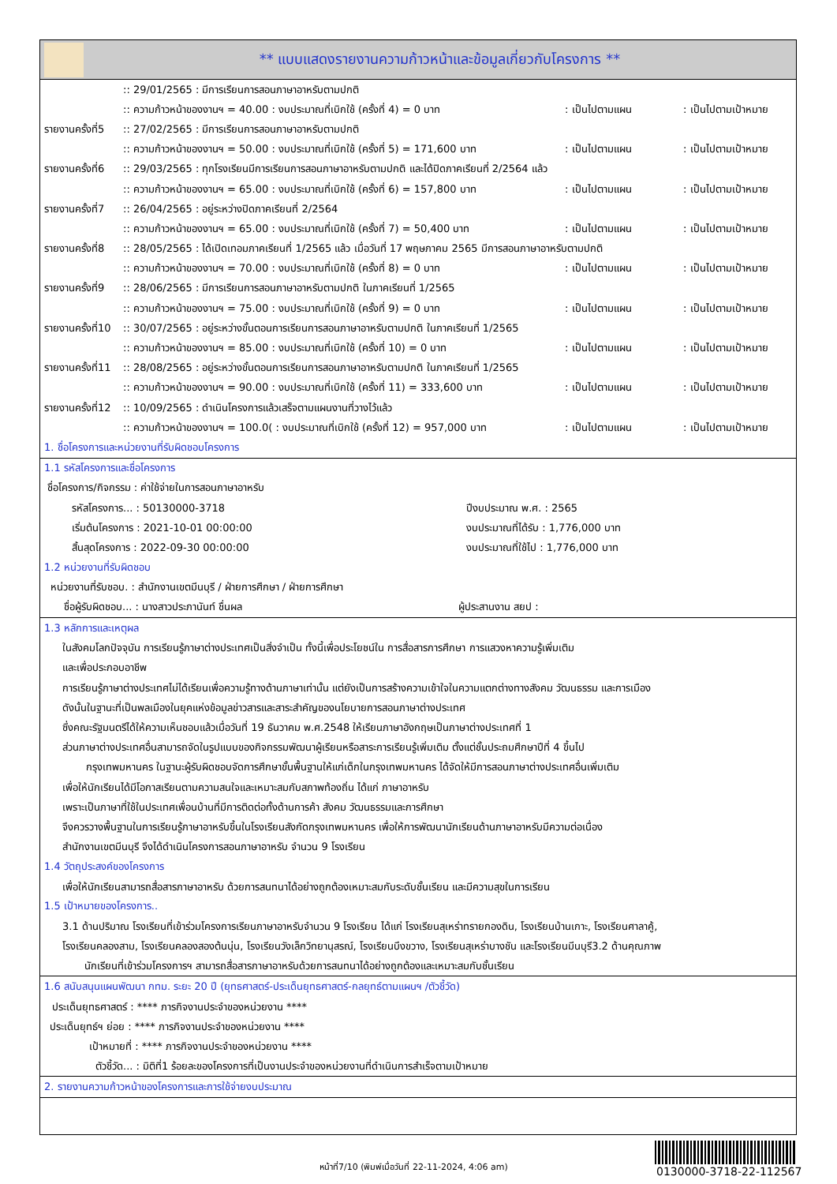** แบบแสดงรายงานความก้าวหน้าและข้อมูลเกี่ยวกับโครงการ **
:: 29/01/2565 : มีการเรียนการสอนภาษาอาหรับตามปกติ
:: ความก้าวหน้าของงานฯ = 40.00 : งบประมาณที่เบิกใช้ (ครั้งที่ 4) = 0 บาท: เป็นไปตามแผน: เป็นไปตามเป้าหมาย
รายงานครั้งที่5:: 27/02/2565 : มีการเรียนการสอนภาษาอาหรับตามปกติ
:: ความก้าวหน้าของงานฯ = 50.00 : งบประมาณที่เบิกใช้ (ครั้งที่ 5) = 171,600 บาท: เป็นไปตามแผน: เป็นไปตามเป้าหมาย
รายงานครั้งที่6:: 29/03/2565 : ทุกโรงเรียนมีการเรียนการสอนภาษาอาหรับตามปกติ และได้ปิดภาคเรียนที่ 2/2564 แล้ว
:: ความก้าวหน้าของงานฯ = 65.00 : งบประมาณที่เบิกใช้ (ครั้งที่ 6) = 157,800 บาท: เป็นไปตามแผน: เป็นไปตามเป้าหมาย
รายงานครั้งที่7:: 26/04/2565 : อยู่ระหว่างปิดภาคเรียนที่ 2/2564
:: ความก้าวหน้าของงานฯ = 65.00 : งบประมาณที่เบิกใช้ (ครั้งที่ 7) = 50,400 บาท: เป็นไปตามแผน: เป็นไปตามเป้าหมาย
รายงานครั้งที่8:: 28/05/2565 : ได้เปิดเทอมภาคเรียนที่ 1/2565 แล้ว เมื่อวันที่ 17 พฤษภาคม 2565 มีการสอนภาษาอาหรับตามปกติ
:: ความก้าวหน้าของงานฯ = 70.00 : งบประมาณที่เบิกใช้ (ครั้งที่ 8) = 0 บาท: เป็นไปตามแผน: เป็นไปตามเป้าหมาย
รายงานครั้งที่9:: 28/06/2565 : มีการเรียนการสอนภาษาอาหรับตามปกติ ในภาคเรียนที่ 1/2565
:: ความก้าวหน้าของงานฯ = 75.00 : งบประมาณที่เบิกใช้ (ครั้งที่ 9) = 0 บาท: เป็นไปตามแผน: เป็นไปตามเป้าหมาย
รายงานครั้งที่10:: 30/07/2565 : อยู่ระหว่างขั้นตอนการเรียนการสอนภาษาอาหรับตามปกติ ในภาคเรียนที่ 1/2565
:: ความก้าวหน้าของงานฯ = 85.00 : งบประมาณที่เบิกใช้ (ครั้งที่ 10) = 0 บาท: เป็นไปตามแผน: เป็นไปตามเป้าหมาย
รายงานครั้งที่11:: 28/08/2565 : อยู่ระหว่างขั้นตอนการเรียนการสอนภาษาอาหรับตามปกติ ในภาคเรียนที่ 1/2565
:: ความก้าวหน้าของงานฯ = 90.00 : งบประมาณที่เบิกใช้ (ครั้งที่ 11) = 333,600 บาท: เป็นไปตามแผน: เป็นไปตามเป้าหมาย
รายงานครั้งที่12:: 10/09/2565 : ดำเนินโครงการแล้วเสร็จตามแผนงานที่วางไว้แล้ว
:: ความก้าวหน้าของงานฯ = 100.0( : งบประมาณที่เบิกใช้ (ครั้งที่ 12) = 957,000 บาท: เป็นไปตามแผน: เป็นไปตามเป้าหมาย
1. ชื่อโครงการและหน่วยงานที่รับผิดชอบโครงการ
1.1 รหัสโครงการและชื่อโครงการ
ชื่อโครงการ/กิจกรรม : ค่าใช้จ่ายในการสอนภาษาอาหรับ
รหัสโครงการ... : 50130000-3718 ปีงบประมาณ พ.ศ. : 2565
เริ่มต้นโครงการ : 2021-10-01 00:00:00 งบประมาณที่ได้รับ : 1,776,000 บาท
สิ้นสุดโครงการ : 2022-09-30 00:00:00 งบประมาณที่ใช้ไป : 1,776,000 บาท
1.2 หน่วยงานที่รับผิดชอบ
หน่วยงานที่รับชอบ. : สำนักงานเขตมีนบุรี / ฝ่ายการศึกษา / ฝ่ายการศึกษา
ชื่อผู้รับผิดชอบ... : นางสาวประภานันท์ ชื่นผล ผู้ประสานงาน สยป :
1.3 หลักการและเหตุผล
ในสังคมโลกปัจจุบัน การเรียนรู้ภาษาต่างประเทศเป็นสิ่งจำเป็น ทั้งนี้เพื่อประโยชน์ใน การสื่อสารการศึกษา การแสวงหาความรู้เพิ่มเติม
และเพื่อประกอบอาชีพ
การเรียนรู้ภาษาต่างประเทศไม่ได้เรียนเพื่อความรู้ทางด้านภาษาเท่านั้น แต่ยังเป็นการสร้างความเข้าใจในความแตกต่างทางสังคม วัฒนธรรม และการเมือง
ดังนั้นในฐานะที่เป็นพลเมืองในยุคแห่งข้อมูลข่าวสารและสาระสำคัญของนโยบายการสอนภาษาต่างประเทศ
ซึ่งคณะรัฐมนตรีได้ให้ความเห็นชอบแล้วเมื่อวันที่ 19 ธันวาคม พ.ศ.2548 ให้เรียนภาษาอังกฤษเป็นภาษาต่างประเทศที่ 1
ส่วนภาษาต่างประเทศอื่นสามารถจัดในรูปแบบของกิจกรรมพัฒนาผู้เรียนหรือสาระการเรียนรู้เพิ่มเติม ตั้งแต่ชั้นประถมศึกษาปีที่ 4 ขึ้นไป
กรุงเทพมหานคร ในฐานะผู้รับผิดชอบจัดการศึกษาขั้นพื้นฐานให้แก่เด็กในกรุงเทพมหานคร ได้จัดให้มีการสอนภาษาต่างประเทศอื่นเพิ่มเติม
เพื่อให้นักเรียนได้มีโอกาสเรียนตามความสนใจและเหมาะสมกับสภาพท้องถิ่น ได้แก่ ภาษาอาหรับ
เพราะเป็นภาษาที่ใช้ในประเทศเพื่อนบ้านที่มีการติดต่อทั้งด้านการค้า สังคม วัฒนธรรมและการศึกษา
จึงควรวางพื้นฐานในการเรียนรู้ภาษาอาหรับขึ้นในโรงเรียนสังกัดกรุงเทพมหานคร เพื่อให้การพัฒนานักเรียนด้านภาษาอาหรับมีความต่อเนื่อง
สำนักงานเขตมีนบุรี จึงได้ดำเนินโครงการสอนภาษาอาหรับ จำนวน 9 โรงเรียน
1.4 วัตถุประสงค์ของโครงการ
เพื่อให้นักเรียนสามารถสื่อสารภาษาอาหรับ ด้วยการสนทนาได้อย่างถูกต้องเหมาะสมกับระดับชั้นเรียน และมีความสุขในการเรียน
1.5 เป้าหมายของโครงการ..
3.1 ด้านปริมาณ โรงเรียนที่เข้าร่วมโครงการเรียนภาษาอาหรับจำนวน 9 โรงเรียน ได้แก่ โรงเรียนสุเหร่าทรายกองดิน, โรงเรียนบ้านเกาะ, โรงเรียนศาลาคู้,
โรงเรียนคลองสาม, โรงเรียนคลองสองต้นนุ่น, โรงเรียนวังเล็กวิทยานุสรณ์, โรงเรียนบึงขวาง, โรงเรียนสุเหร่าบางชัน และโรงเรียนมีนบุรี3.2 ด้านคุณภาพ
นักเรียนที่เข้าร่วมโครงการฯ สามารถสื่อสารภาษาอาหรับด้วยการสนทนาได้อย่างถูกต้องและเหมาะสมกับชั้นเรียน
1.6 สนับสนุนแผนพัฒนา กทม. ระยะ 20 ปี (ยุทธศาสตร์-ประเด็นยุทธศาสตร์-กลยุทธ์ตามแผนฯ /ตัวชี้วัด)
ประเด็นยุทธศาสตร์ : **** ภารกิจงานประจำของหน่วยงาน ****
ประเด็นยุทธ์ฯ ย่อย : **** ภารกิจงานประจำของหน่วยงาน ****
เป้าหมายที่ : **** ภารกิจงานประจำของหน่วยงาน ****
ตัวชี้วัด... : มิติที่1 ร้อยละของโครงการที่เป็นงานประจำของหน่วยงานที่ดำเนินการสำเร็จตามเป้าหมาย
2. รายงานความก้าวหน้าของโครงการและการใช้จ่ายงบประมาณ
หน้าที่7/10 (พิมพ์เมื่อวันที่ 22-11-2024, 4:06 am)
0130000-3718-22-112567